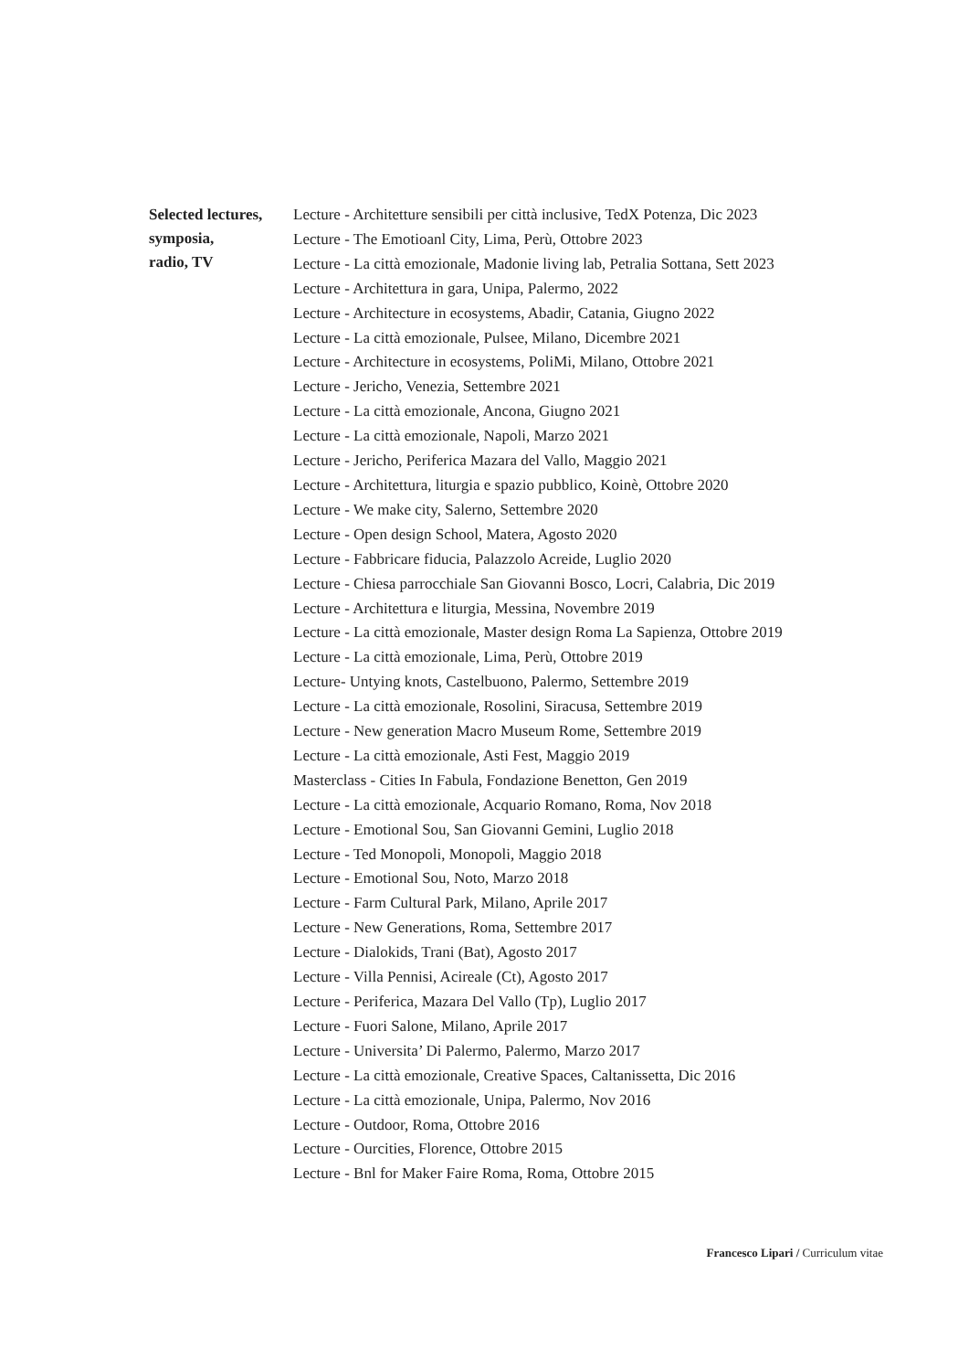Selected lectures,
symposia,
radio, TV
Lecture - Architetture sensibili per città inclusive, TedX Potenza, Dic 2023
Lecture - The Emotioanl City, Lima, Perù, Ottobre 2023
Lecture - La città emozionale, Madonie living lab, Petralia Sottana, Sett 2023
Lecture - Architettura in gara, Unipa, Palermo, 2022
Lecture - Architecture in ecosystems, Abadir, Catania, Giugno 2022
Lecture - La città emozionale, Pulsee, Milano, Dicembre 2021
Lecture - Architecture in ecosystems, PoliMi, Milano, Ottobre 2021
Lecture - Jericho, Venezia, Settembre 2021
Lecture - La città emozionale, Ancona, Giugno 2021
Lecture - La città emozionale, Napoli, Marzo 2021
Lecture - Jericho, Periferica Mazara del Vallo, Maggio 2021
Lecture - Architettura, liturgia e spazio pubblico, Koinè, Ottobre 2020
Lecture - We make city, Salerno, Settembre 2020
Lecture - Open design School, Matera, Agosto 2020
Lecture - Fabbricare fiducia, Palazzolo Acreide, Luglio 2020
Lecture - Chiesa parrocchiale San Giovanni Bosco, Locri, Calabria, Dic 2019
Lecture - Architettura e liturgia, Messina, Novembre 2019
Lecture - La città emozionale, Master design Roma La Sapienza, Ottobre 2019
Lecture - La città emozionale, Lima, Perù, Ottobre 2019
Lecture- Untying knots, Castelbuono, Palermo, Settembre 2019
Lecture - La città emozionale, Rosolini, Siracusa, Settembre 2019
Lecture - New generation Macro Museum Rome, Settembre 2019
Lecture - La città emozionale, Asti Fest, Maggio 2019
Masterclass - Cities In Fabula, Fondazione Benetton, Gen 2019
Lecture - La città emozionale, Acquario Romano, Roma, Nov 2018
Lecture - Emotional Sou, San Giovanni Gemini, Luglio 2018
Lecture - Ted Monopoli, Monopoli, Maggio 2018
Lecture - Emotional Sou, Noto, Marzo 2018
Lecture - Farm Cultural Park, Milano, Aprile 2017
Lecture - New Generations, Roma, Settembre 2017
Lecture - Dialokids, Trani (Bat), Agosto 2017
Lecture - Villa Pennisi, Acireale (Ct), Agosto 2017
Lecture - Periferica, Mazara Del Vallo (Tp), Luglio 2017
Lecture - Fuori Salone, Milano, Aprile 2017
Lecture - Universita’ Di Palermo, Palermo, Marzo 2017
Lecture - La città emozionale, Creative Spaces, Caltanissetta, Dic 2016
Lecture - La città emozionale, Unipa, Palermo, Nov 2016
Lecture - Outdoor, Roma, Ottobre 2016
Lecture - Ourcities, Florence, Ottobre 2015
Lecture - Bnl for Maker Faire Roma, Roma, Ottobre 2015
Francesco Lipari / Curriculum vitae